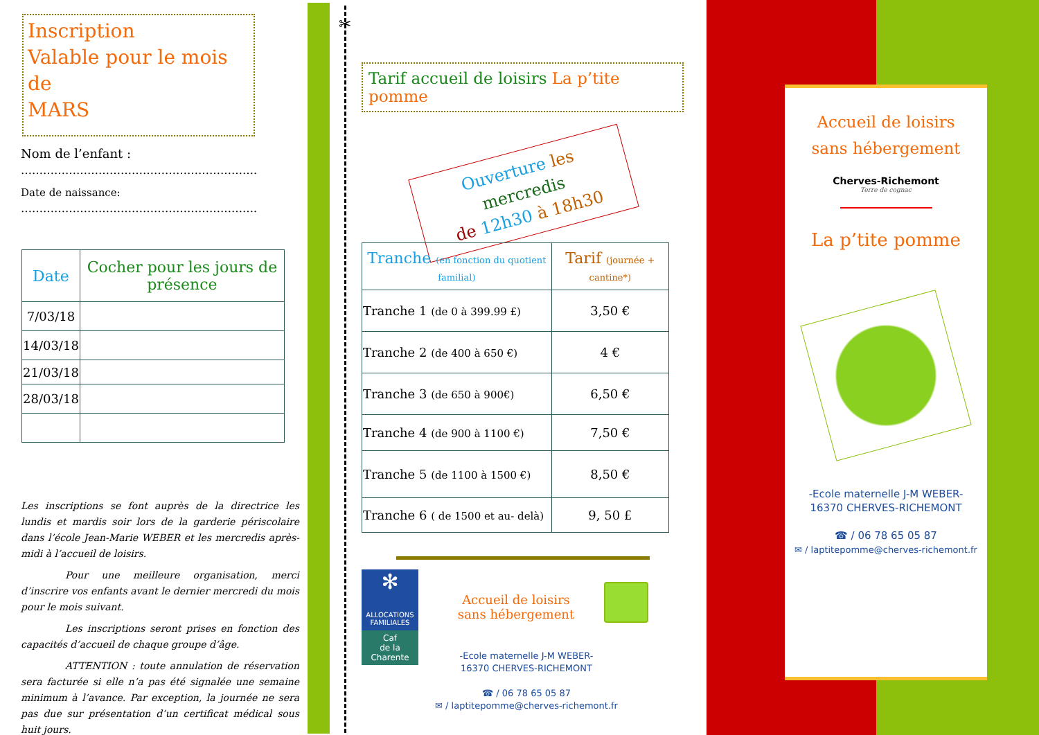Inscription
Valable pour le mois de
MARS
Nom de l’enfant :
……………………………………………………….
Date de naissance:
……………………………………………………….
| Date | Cocher pour les jours de présence |
| --- | --- |
| 7/03/18 | |
| 14/03/18 | |
| 21/03/18 | |
| 28/03/18 | |
Les inscriptions se font auprès de la directrice les lundis et mardis soir lors de la garderie périscolaire dans l’école Jean-Marie WEBER et les mercredis après-midi à l’accueil de loisirs.
Pour une meilleure organisation, merci d’inscrire vos enfants avant le dernier mercredi du mois pour le mois suivant.
Les inscriptions seront prises en fonction des capacités d’accueil de chaque groupe d’âge.
ATTENTION : toute annulation de réservation sera facturée si elle n’a pas été signalée une semaine minimum à l’avance. Par exception, la journée ne sera pas due sur présentation d’un certificat médical sous huit jours.
✂
Tarif accueil de loisirs La p’tite pomme
Ouverture les mercredis
de 12h30 à 18h30
| Tranche (en fonction du quotient familial) | Tarif (journée + cantine*) |
| --- | --- |
| Tranche 1 (de 0 à 399.99 £) | 3,50 € |
| Tranche 2 (de 400 à 650 €) | 4 € |
| Tranche 3 (de 650 à 900€) | 6,50 € |
| Tranche 4 (de 900 à 1100 €) | 7,50 € |
| Tranche 5 (de 1100 à 1500 €) | 8,50 € |
| Tranche 6 ( de 1500 et au- delà) | 9, 50 £ |
✻
ALLOCATIONS FAMILIALES
Caf
de la Charente
Accueil de loisirs
sans hébergement
-Ecole maternelle J-M WEBER-
16370 CHERVES-RICHEMONT
☎ / 06 78 65 05 87
✉ / laptitepomme@cherves-richemont.fr
Accueil de loisirs
sans hébergement
Cherves-Richemont
Terre de cognac
La p’tite pomme
-Ecole maternelle J-M WEBER-
16370 CHERVES-RICHEMONT
☎ / 06 78 65 05 87
✉ / laptitepomme@cherves-richemont.fr